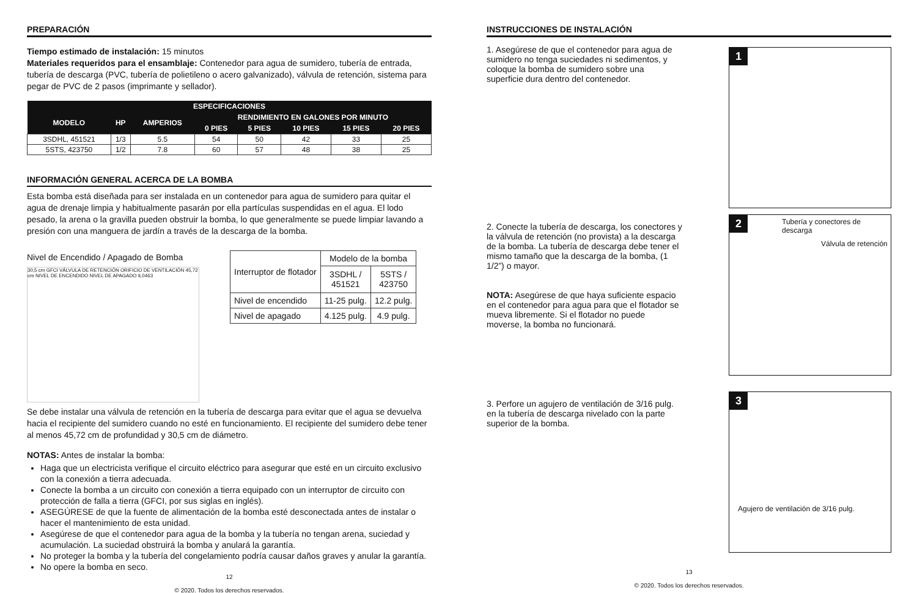PREPARACIÓN
Tiempo estimado de instalación: 15 minutos
Materiales requeridos para el ensamblaje: Contenedor para agua de sumidero, tubería de entrada, tubería de descarga (PVC, tubería de polietileno o acero galvanizado), válvula de retención, sistema para pegar de PVC de 2 pasos (imprimante y sellador).
| ESPECIFICACIONES | | | | | | | |
| --- | --- | --- | --- | --- | --- | --- | --- |
| MODELO | HP | AMPERIOS | RENDIMIENTO EN GALONES POR MINUTO | | | | |
| | | | 0 PIES | 5 PIES | 10 PIES | 15 PIES | 20 PIES |
| 3SDHL, 451521 | 1/3 | 5.5 | 54 | 50 | 42 | 33 | 25 |
| 5STS, 423750 | 1/2 | 7.8 | 60 | 57 | 48 | 38 | 25 |
INFORMACIÓN GENERAL ACERCA DE LA BOMBA
Esta bomba está diseñada para ser instalada en un contenedor para agua de sumidero para quitar el agua de drenaje limpia y habitualmente pasarán por ella partículas suspendidas en el agua. El lodo pesado, la arena o la gravilla pueden obstruir la bomba, lo que generalmente se puede limpiar lavando a presión con una manguera de jardín a través de la descarga de la bomba.
Nivel de Encendido / Apagado de Bomba
30,5 cm GFCI VÁLVULA DE RETENCIÓN ORIFICIO DE VENTILACIÓN 45,72 cm NIVEL DE ENCENDIDO NIVEL DE APAGADO IL0463
| Interruptor de flotador | Modelo de la bomba | |
| | 3SDHL / 451521 | 5STS / 423750 |
| Nivel de encendido | 11-25 pulg. | 12.2 pulg. |
| Nivel de apagado | 4.125 pulg. | 4.9 pulg. |
Se debe instalar una válvula de retención en la tubería de descarga para evitar que el agua se devuelva hacia el recipiente del sumidero cuando no esté en funcionamiento. El recipiente del sumidero debe tener al menos 45,72 cm de profundidad y 30,5 cm de diámetro.
NOTAS: Antes de instalar la bomba:
Haga que un electricista verifique el circuito eléctrico para asegurar que esté en un circuito exclusivo con la conexión a tierra adecuada.
Conecte la bomba a un circuito con conexión a tierra equipado con un interruptor de circuito con protección de falla a tierra (GFCI, por sus siglas en inglés).
ASEGÚRESE de que la fuente de alimentación de la bomba esté desconectada antes de instalar o hacer el mantenimiento de esta unidad.
Asegúrese de que el contenedor para agua de la bomba y la tubería no tengan arena, suciedad y acumulación. La suciedad obstruirá la bomba y anulará la garantía.
No proteger la bomba y la tubería del congelamiento podría causar daños graves y anular la garantía.
No opere la bomba en seco.
12
© 2020. Todos los derechos reservados.
INSTRUCCIONES DE INSTALACIÓN
1. Asegúrese de que el contenedor para agua de sumidero no tenga suciedades ni sedimentos, y coloque la bomba de sumidero sobre una superficie dura dentro del contenedor.
1
2. Conecte la tubería de descarga, los conectores y la válvula de retención (no provista) a la descarga de la bomba. La tubería de descarga debe tener el mismo tamaño que la descarga de la bomba, (1 1/2”) o mayor.
NOTA: Asegúrese de que haya suficiente espacio en el contenedor para agua para que el flotador se mueva libremente. Si el flotador no puede moverse, la bomba no funcionará.
2
Tubería y conectores de descarga
Válvula de retención
3. Perfore un agujero de ventilación de 3/16 pulg. en la tubería de descarga nivelado con la parte superior de la bomba.
3
Agujero de ventilación de 3/16 pulg.
13
© 2020. Todos los derechos reservados.